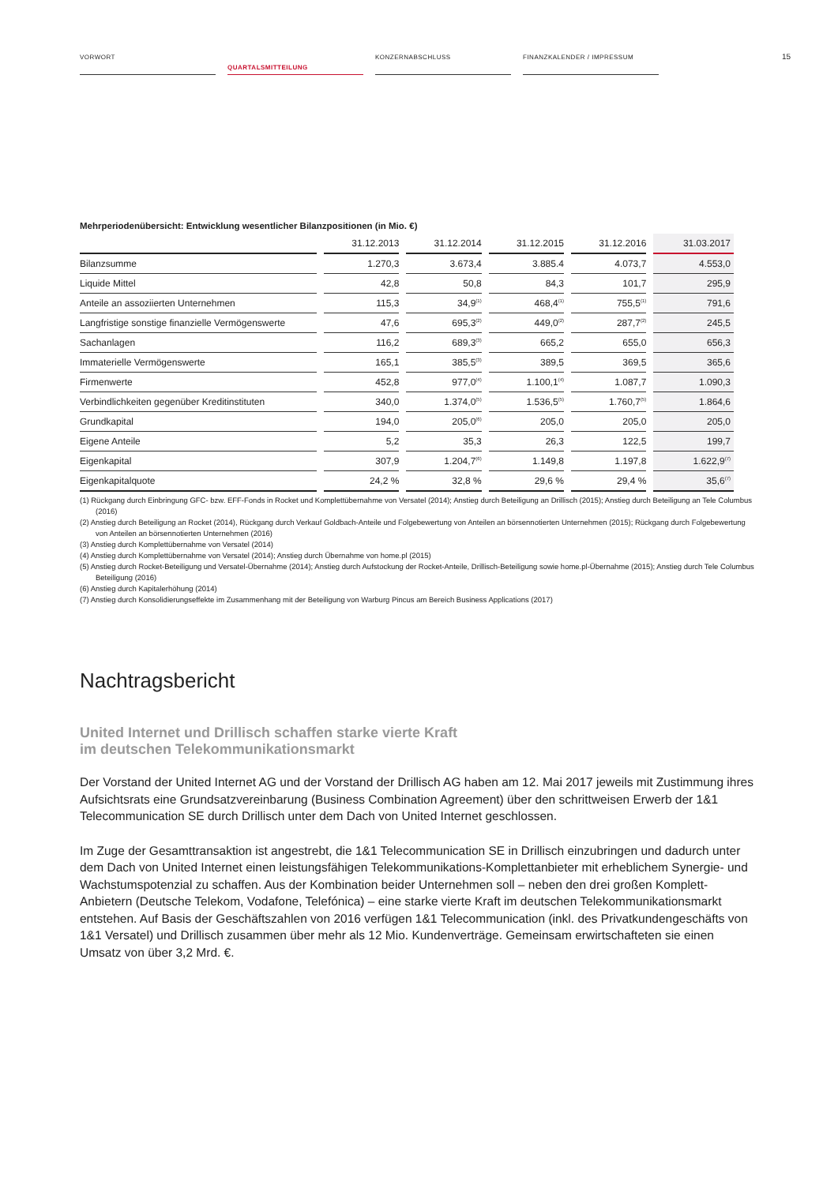VORWORT
QUARTALSMITTEILUNG
KONZERNABSCHLUSS FINANZKALENDER / IMPRESSUM
15
Mehrperiodenübersicht: Entwicklung wesentlicher Bilanzpositionen (in Mio. €)
| | 31.12.2013 | 31.12.2014 | 31.12.2015 | 31.12.2016 | 31.03.2017 |
| --- | --- | --- | --- | --- | --- |
| Bilanzsumme | 1.270,3 | 3.673,4 | 3.885.4 | 4.073,7 | 4.553,0 |
| Liquide Mittel | 42,8 | 50,8 | 84,3 | 101,7 | 295,9 |
| Anteile an assoziierten Unternehmen | 115,3 | 34,9<sup>(1)</sup> | 468,4<sup>(1)</sup> | 755,5<sup>(1)</sup> | 791,6 |
| Langfristige sonstige finanzielle Vermögenswerte | 47,6 | 695,3<sup>(2)</sup> | 449,0<sup>(2)</sup> | 287,7<sup>(2)</sup> | 245,5 |
| Sachanlagen | 116,2 | 689,3<sup>(3)</sup> | 665,2 | 655,0 | 656,3 |
| Immaterielle Vermögenswerte | 165,1 | 385,5<sup>(3)</sup> | 389,5 | 369,5 | 365,6 |
| Firmenwerte | 452,8 | 977,0<sup>(4)</sup> | 1.100,1<sup>(4)</sup> | 1.087,7 | 1.090,3 |
| Verbindlichkeiten gegenüber Kreditinstituten | 340,0 | 1.374,0<sup>(5)</sup> | 1.536,5<sup>(5)</sup> | 1.760,7<sup>(5)</sup> | 1.864,6 |
| Grundkapital | 194,0 | 205,0<sup>(6)</sup> | 205,0 | 205,0 | 205,0 |
| Eigene Anteile | 5,2 | 35,3 | 26,3 | 122,5 | 199,7 |
| Eigenkapital | 307,9 | 1.204,7<sup>(6)</sup> | 1.149,8 | 1.197,8 | 1.622,9<sup>(7)</sup> |
| Eigenkapitalquote | 24,2 % | 32,8 % | 29,6 % | 29,4 % | 35,6<sup>(7)</sup> |
(1) Rückgang durch Einbringung GFC- bzw. EFF-Fonds in Rocket und Komplettübernahme von Versatel (2014); Anstieg durch Beteiligung an Drillisch (2015); Anstieg durch Beteiligung an Tele Columbus (2016)
(2) Anstieg durch Beteiligung an Rocket (2014), Rückgang durch Verkauf Goldbach-Anteile und Folgebewertung von Anteilen an börsennotierten Unternehmen (2015); Rückgang durch Folgebewertung von Anteilen an börsennotierten Unternehmen (2016)
(3) Anstieg durch Komplettübernahme von Versatel (2014)
(4) Anstieg durch Komplettübernahme von Versatel (2014); Anstieg durch Übernahme von home.pl (2015)
(5) Anstieg durch Rocket-Beteiligung und Versatel-Übernahme (2014); Anstieg durch Aufstockung der Rocket-Anteile, Drillisch-Beteiligung sowie home.pl-Übernahme (2015); Anstieg durch Tele Columbus Beteiligung (2016)
(6) Anstieg durch Kapitalerhöhung (2014)
(7) Anstieg durch Konsolidierungseffekte im Zusammenhang mit der Beteiligung von Warburg Pincus am Bereich Business Applications (2017)
Nachtragsbericht
United Internet und Drillisch schaffen starke vierte Kraft
im deutschen Telekommunikationsmarkt
Der Vorstand der United Internet AG und der Vorstand der Drillisch AG haben am 12. Mai 2017 jeweils mit Zustimmung ihres Aufsichtsrats eine Grundsatzvereinbarung (Business Combination Agreement) über den schrittweisen Erwerb der 1&1 Telecommunication SE durch Drillisch unter dem Dach von United Internet geschlossen.
Im Zuge der Gesamttransaktion ist angestrebt, die 1&1 Telecommunication SE in Drillisch einzubringen und dadurch unter dem Dach von United Internet einen leistungsfähigen Telekommunikations-Komplettanbieter mit erheblichem Synergie- und Wachstumspotenzial zu schaffen. Aus der Kombination beider Unternehmen soll – neben den drei großen Komplett-Anbietern (Deutsche Telekom, Vodafone, Telefónica) – eine starke vierte Kraft im deutschen Telekommunikationsmarkt entstehen. Auf Basis der Geschäftszahlen von 2016 verfügen 1&1 Telecommunication (inkl. des Privatkundengeschäfts von 1&1 Versatel) und Drillisch zusammen über mehr als 12 Mio. Kundenverträge. Gemeinsam erwirtschafteten sie einen Umsatz von über 3,2 Mrd. €.